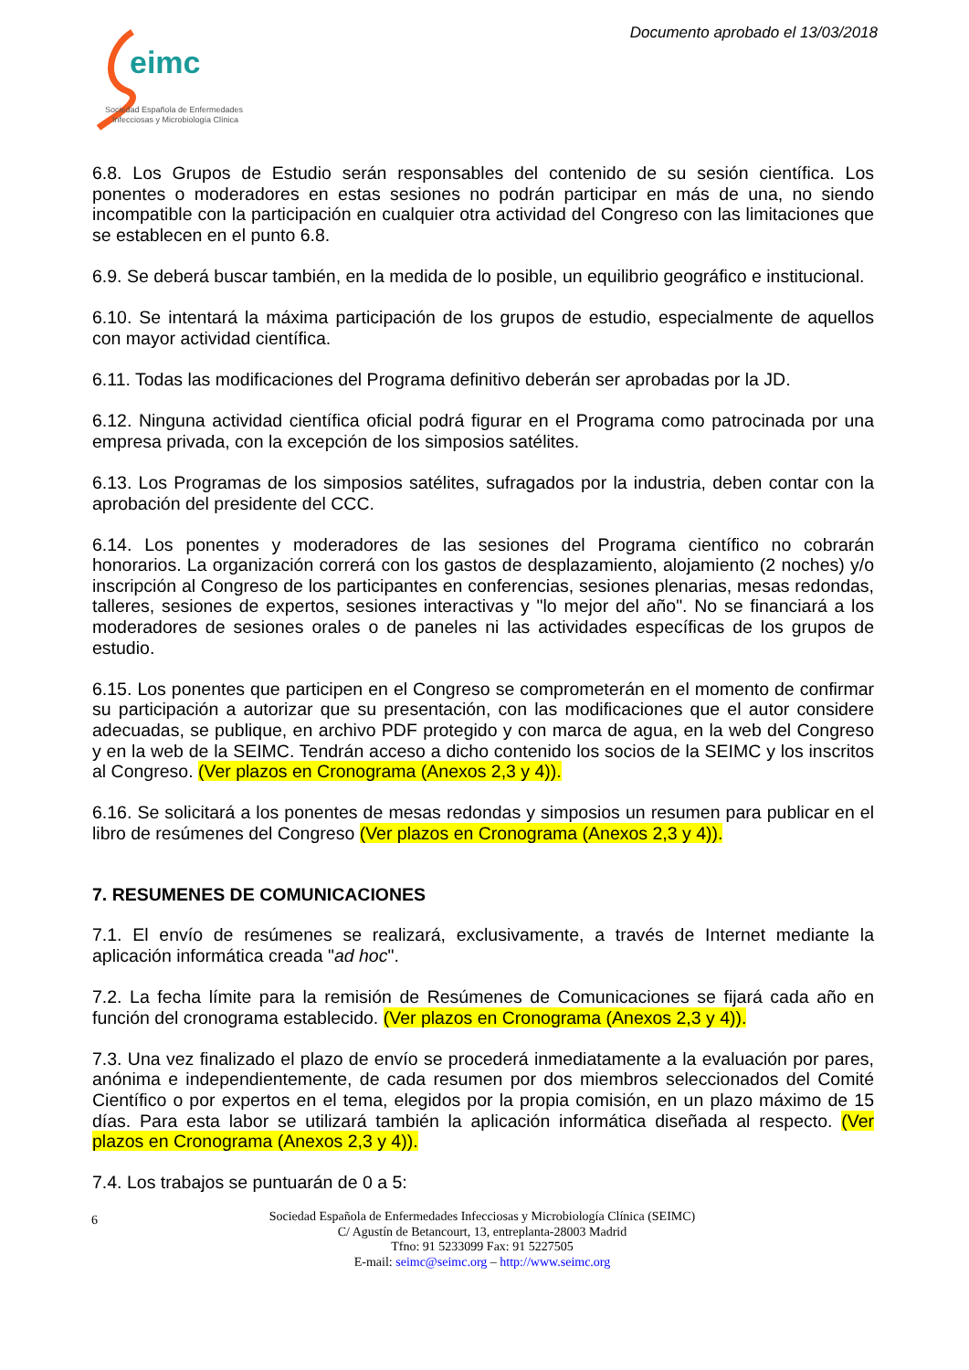Documento aprobado el 13/03/2018
eimc
Sociedad Española de Enfermedades
Infecciosas y Microbiología Clínica
6.8. Los Grupos de Estudio serán responsables del contenido de su sesión científica. Los ponentes o moderadores en estas sesiones no podrán participar en más de una, no siendo incompatible con la participación en cualquier otra actividad del Congreso con las limitaciones que se establecen en el punto 6.8.
6.9. Se deberá buscar también, en la medida de lo posible, un equilibrio geográfico e institucional.
6.10. Se intentará la máxima participación de los grupos de estudio, especialmente de aquellos con mayor actividad científica.
6.11. Todas las modificaciones del Programa definitivo deberán ser aprobadas por la JD.
6.12. Ninguna actividad científica oficial podrá figurar en el Programa como patrocinada por una empresa privada, con la excepción de los simposios satélites.
6.13. Los Programas de los simposios satélites, sufragados por la industria, deben contar con la aprobación del presidente del CCC.
6.14. Los ponentes y moderadores de las sesiones del Programa científico no cobrarán honorarios. La organización correrá con los gastos de desplazamiento, alojamiento (2 noches) y/o inscripción al Congreso de los participantes en conferencias, sesiones plenarias, mesas redondas, talleres, sesiones de expertos, sesiones interactivas y "lo mejor del año". No se financiará a los moderadores de sesiones orales o de paneles ni las actividades específicas de los grupos de estudio.
6.15. Los ponentes que participen en el Congreso se comprometerán en el momento de confirmar su participación a autorizar que su presentación, con las modificaciones que el autor considere adecuadas, se publique, en archivo PDF protegido y con marca de agua, en la web del Congreso y en la web de la SEIMC. Tendrán acceso a dicho contenido los socios de la SEIMC y los inscritos al Congreso. (Ver plazos en Cronograma (Anexos 2,3 y 4)).
6.16. Se solicitará a los ponentes de mesas redondas y simposios un resumen para publicar en el libro de resúmenes del Congreso (Ver plazos en Cronograma (Anexos 2,3 y 4)).
7. RESUMENES DE COMUNICACIONES
7.1. El envío de resúmenes se realizará, exclusivamente, a través de Internet mediante la aplicación informática creada "ad hoc".
7.2. La fecha límite para la remisión de Resúmenes de Comunicaciones se fijará cada año en función del cronograma establecido. (Ver plazos en Cronograma (Anexos 2,3 y 4)).
7.3. Una vez finalizado el plazo de envío se procederá inmediatamente a la evaluación por pares, anónima e independientemente, de cada resumen por dos miembros seleccionados del Comité Científico o por expertos en el tema, elegidos por la propia comisión, en un plazo máximo de 15 días. Para esta labor se utilizará también la aplicación informática diseñada al respecto. (Ver plazos en Cronograma (Anexos 2,3 y 4)).
7.4. Los trabajos se puntuarán de 0 a 5:
6 Sociedad Española de Enfermedades Infecciosas y Microbiología Clínica (SEIMC)
C/ Agustín de Betancourt, 13, entreplanta-28003 Madrid
Tfno: 91 5233099 Fax: 91 5227505
E-mail: seimc@seimc.org – http://www.seimc.org